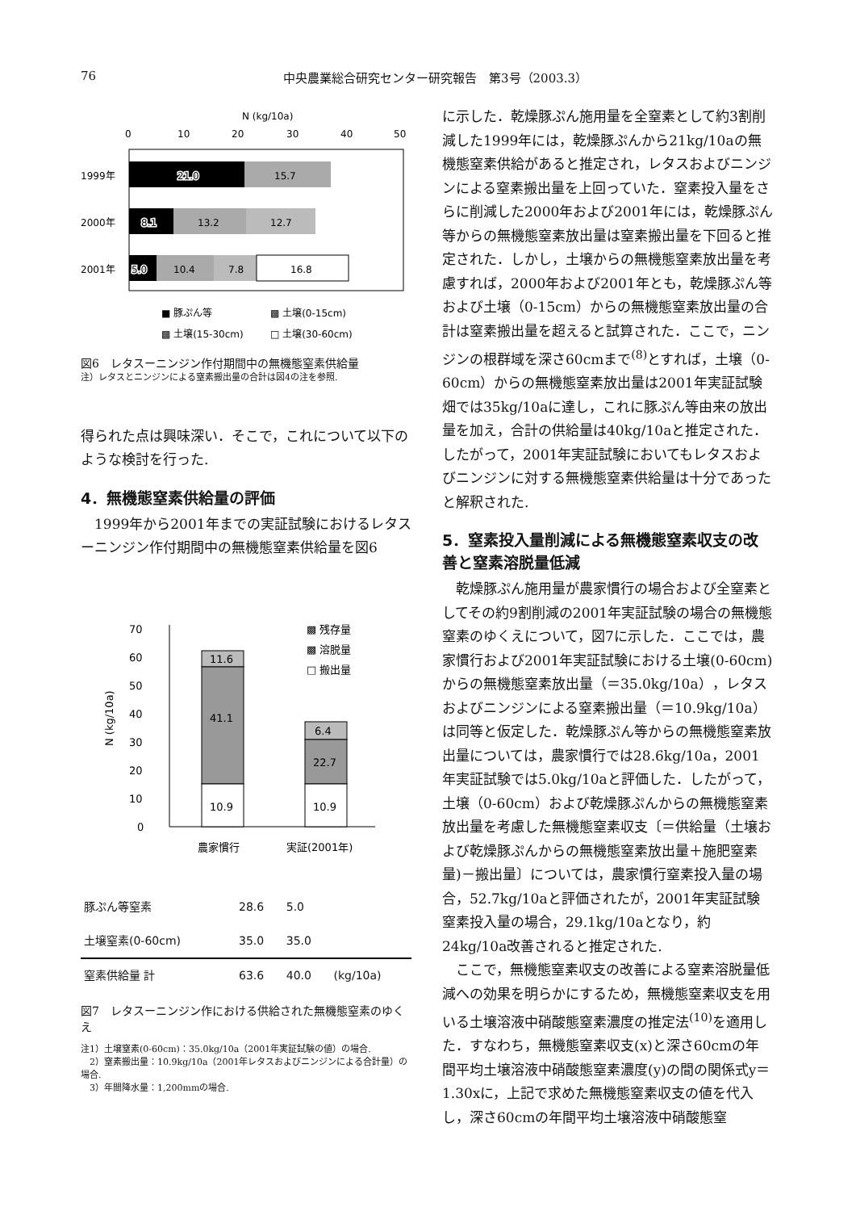76 中央農業総合研究センター研究報告　第3号（2003.3）
N (kg/10a)
0
10
20
30
40
50
1999年
21.0
15.7
2000年
8.1
13.2
12.7
2001年
5.0
10.4
7.8
16.8
■ 豚ぷん等
▩ 土壌(0-15cm)
▩ 土壌(15-30cm)
□ 土壌(30-60cm)
図6　レタスーニンジン作付期間中の無機態窒素供給量
注）レタスとニンジンによる窒素搬出量の合計は図4の注を参照.
得られた点は興味深い．そこで，これについて以下のような検討を行った.
4．無機態窒素供給量の評価
　1999年から2001年までの実証試験におけるレタスーニンジン作付期間中の無機態窒素供給量を図6
70
60
50
40
30
20
10
0
N (kg/10a)
11.6
41.1
10.9
6.4
22.7
10.9
▩ 残存量
▩ 溶脱量
□ 搬出量
農家慣行
実証(2001年)
| 豚ぷん等窒素 | 28.6 | 5.0 | |
| 土壌窒素(0-60cm) | 35.0 | 35.0 | |
| 窒素供給量 計 | 63.6 | 40.0 | (kg/10a) |
図7　レタスーニンジン作における供給された無機態窒素のゆくえ
注1）土壌窒素(0-60cm)：35.0kg/10a（2001年実証試験の値）の場合.
　2）窒素搬出量：10.9kg/10a（2001年レタスおよびニンジンによる合計量）の場合.
　3）年間降水量：1,200mmの場合.
に示した．乾燥豚ぷん施用量を全窒素として約3割削減した1999年には，乾燥豚ぷんから21kg/10aの無機態窒素供給があると推定され，レタスおよびニンジンによる窒素搬出量を上回っていた．窒素投入量をさらに削減した2000年および2001年には，乾燥豚ぷん等からの無機態窒素放出量は窒素搬出量を下回ると推定された．しかし，土壌からの無機態窒素放出量を考慮すれば，2000年および2001年とも，乾燥豚ぷん等および土壌（0-15cm）からの無機態窒素放出量の合計は窒素搬出量を超えると試算された．ここで，ニンジンの根群域を深さ60cmまで<sup>(8)</sup>とすれば，土壌（0-60cm）からの無機態窒素放出量は2001年実証試験畑では35kg/10aに達し，これに豚ぷん等由来の放出量を加え，合計の供給量は40kg/10aと推定された．したがって，2001年実証試験においてもレタスおよびニンジンに対する無機態窒素供給量は十分であったと解釈された.
5．窒素投入量削減による無機態窒素収支の改善と窒素溶脱量低減
　乾燥豚ぷん施用量が農家慣行の場合および全窒素としてその約9割削減の2001年実証試験の場合の無機態窒素のゆくえについて，図7に示した．ここでは，農家慣行および2001年実証試験における土壌(0-60cm)からの無機態窒素放出量（＝35.0kg/10a），レタスおよびニンジンによる窒素搬出量（＝10.9kg/10a）は同等と仮定した．乾燥豚ぷん等からの無機態窒素放出量については，農家慣行では28.6kg/10a，2001年実証試験では5.0kg/10aと評価した．したがって，土壌（0-60cm）および乾燥豚ぷんからの無機態窒素放出量を考慮した無機態窒素収支〔＝供給量（土壌および乾燥豚ぷんからの無機態窒素放出量＋施肥窒素量)－搬出量〕については，農家慣行窒素投入量の場合，52.7kg/10aと評価されたが，2001年実証試験窒素投入量の場合，29.1kg/10aとなり，約24kg/10a改善されると推定された.
　ここで，無機態窒素収支の改善による窒素溶脱量低減への効果を明らかにするため，無機態窒素収支を用いる土壌溶液中硝酸態窒素濃度の推定法<sup>(10)</sup>を適用した．すなわち，無機態窒素収支(x)と深さ60cmの年間平均土壌溶液中硝酸態窒素濃度(y)の間の関係式y＝1.30xに，上記で求めた無機態窒素収支の値を代入し，深さ60cmの年間平均土壌溶液中硝酸態窒